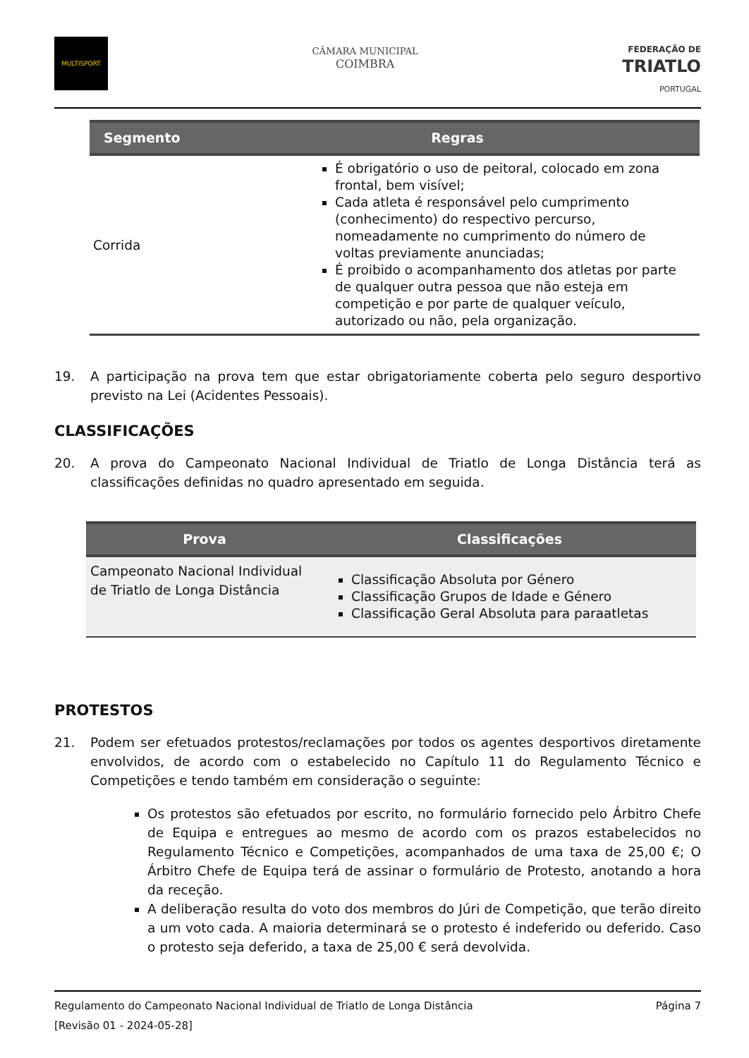MULTISPORT
CÂMARA MUNICIPAL
COIMBRA
FEDERAÇÃO DE
TRIATLO
PORTUGAL
| Segmento | Regras |
| --- | --- |
| Corrida | É obrigatório o uso de peitoral, colocado em zona frontal, bem visível; Cada atleta é responsável pelo cumprimento (conhecimento) do respectivo percurso, nomeadamente no cumprimento do número de voltas previamente anunciadas; É proibido o acompanhamento dos atletas por parte de qualquer outra pessoa que não esteja em competição e por parte de qualquer veículo, autorizado ou não, pela organização. |
19. A participação na prova tem que estar obrigatoriamente coberta pelo seguro desportivo previsto na Lei (Acidentes Pessoais).
CLASSIFICAÇÕES
20. A prova do Campeonato Nacional Individual de Triatlo de Longa Distância terá as classificações definidas no quadro apresentado em seguida.
| Prova | Classificações |
| --- | --- |
| Campeonato Nacional Individual de Triatlo de Longa Distância | Classificação Absoluta por Género Classificação Grupos de Idade e Género Classificação Geral Absoluta para paraatletas |
PROTESTOS
21. Podem ser efetuados protestos/reclamações por todos os agentes desportivos diretamente envolvidos, de acordo com o estabelecido no Capítulo 11 do Regulamento Técnico e Competições e tendo também em consideração o seguinte:
Os protestos são efetuados por escrito, no formulário fornecido pelo Árbitro Chefe de Equipa e entregues ao mesmo de acordo com os prazos estabelecidos no Regulamento Técnico e Competições, acompanhados de uma taxa de 25,00 €; O Árbitro Chefe de Equipa terá de assinar o formulário de Protesto, anotando a hora da receção.
A deliberação resulta do voto dos membros do Júri de Competição, que terão direito a um voto cada. A maioria determinará se o protesto é indeferido ou deferido. Caso o protesto seja deferido, a taxa de 25,00 € será devolvida.
Regulamento do Campeonato Nacional Individual de Triatlo de Longa Distância Página 7
[Revisão 01 - 2024-05-28]